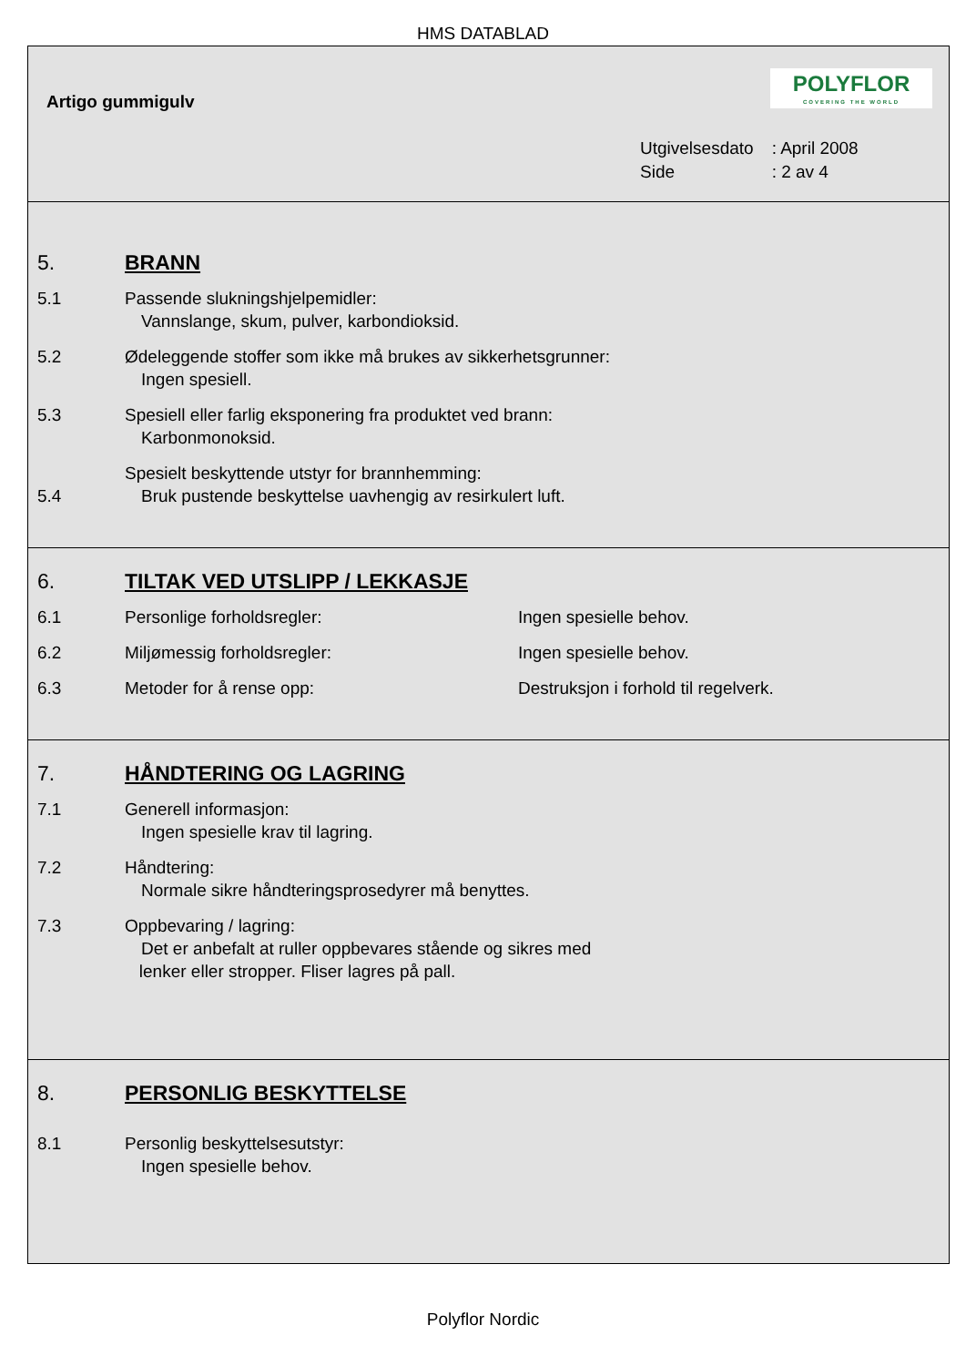HMS DATABLAD
Artigo gummigulv
POLYFLOR
COVERING THE WORLD
| Utgivelsesdato | : April 2008 |
| Side | : 2 av 4 |
5. BRANN
5.1 Passende slukningshjelpemidler:
Vannslange, skum, pulver, karbondioksid.
5.2 Ødeleggende stoffer som ikke må brukes av sikkerhetsgrunner:
Ingen spesiell.
5.3 Spesiell eller farlig eksponering fra produktet ved brann:
Karbonmonoksid.
5.4 Spesielt beskyttende utstyr for brannhemming:
Bruk pustende beskyttelse uavhengig av resirkulert luft.
6. TILTAK VED UTSLIPP / LEKKASJE
6.1 Personlige forholdsregler: Ingen spesielle behov.
6.2 Miljømessig forholdsregler: Ingen spesielle behov.
6.3 Metoder for å rense opp: Destruksjon i forhold til regelverk.
7. HÅNDTERING OG LAGRING
7.1 Generell informasjon:
Ingen spesielle krav til lagring.
7.2 Håndtering:
Normale sikre håndteringsprosedyrer må benyttes.
7.3 Oppbevaring / lagring:
Det er anbefalt at ruller oppbevares stående og sikres med
lenker eller stropper. Fliser lagres på pall.
8. PERSONLIG BESKYTTELSE
8.1 Personlig beskyttelsesutstyr:
Ingen spesielle behov.
Polyflor Nordic